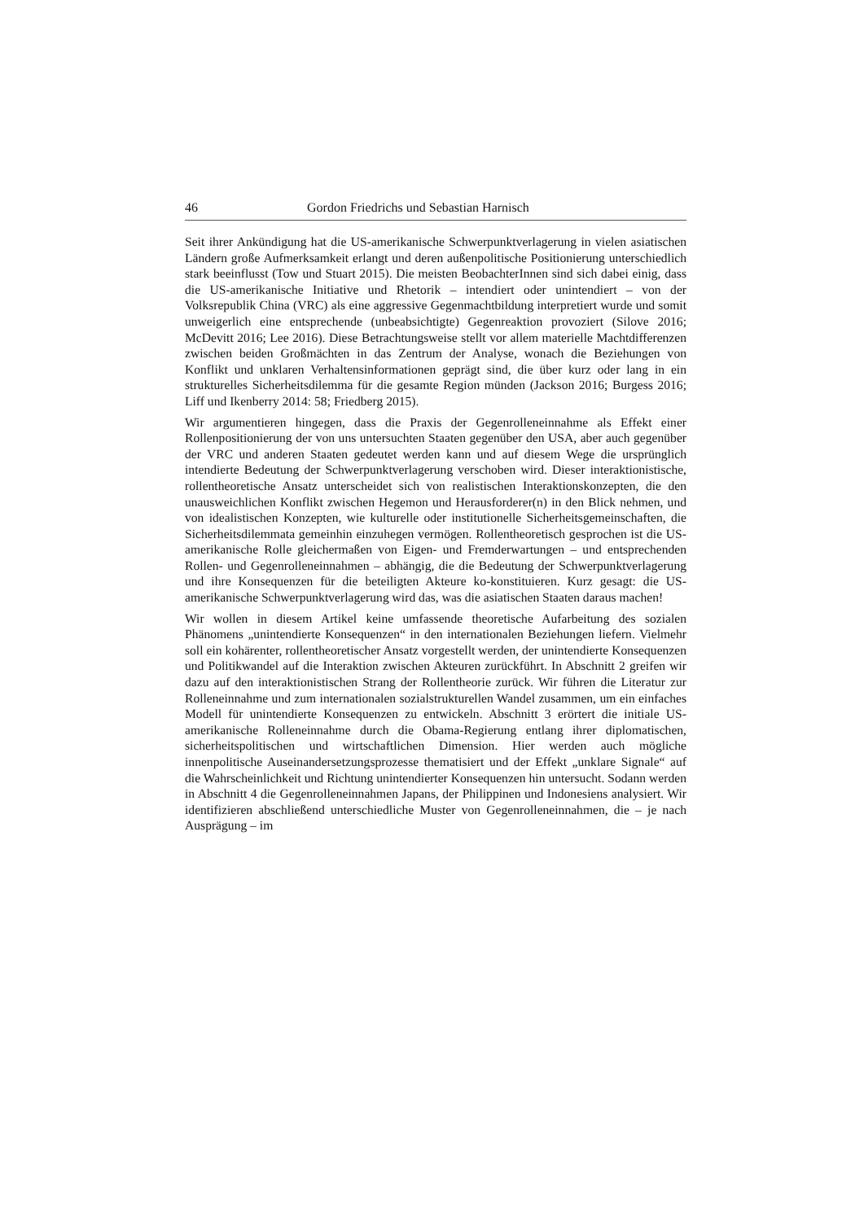46 Gordon Friedrichs und Sebastian Harnisch
Seit ihrer Ankündigung hat die US-amerikanische Schwerpunktverlagerung in vielen asiatischen Ländern große Aufmerksamkeit erlangt und deren außenpolitische Positionierung unterschiedlich stark beeinflusst (Tow und Stuart 2015). Die meisten BeobachterInnen sind sich dabei einig, dass die US-amerikanische Initiative und Rhetorik – intendiert oder unintendiert – von der Volksrepublik China (VRC) als eine aggressive Gegenmachtbildung interpretiert wurde und somit unweigerlich eine entsprechende (unbeabsichtigte) Gegenreaktion provoziert (Silove 2016; McDevitt 2016; Lee 2016). Diese Betrachtungsweise stellt vor allem materielle Machtdifferenzen zwischen beiden Großmächten in das Zentrum der Analyse, wonach die Beziehungen von Konflikt und unklaren Verhaltensinformationen geprägt sind, die über kurz oder lang in ein strukturelles Sicherheitsdilemma für die gesamte Region münden (Jackson 2016; Burgess 2016; Liff und Ikenberry 2014: 58; Friedberg 2015).
Wir argumentieren hingegen, dass die Praxis der Gegenrolleneinnahme als Effekt einer Rollenpositionierung der von uns untersuchten Staaten gegenüber den USA, aber auch gegenüber der VRC und anderen Staaten gedeutet werden kann und auf diesem Wege die ursprünglich intendierte Bedeutung der Schwerpunktverlagerung verschoben wird. Dieser interaktionistische, rollentheoretische Ansatz unterscheidet sich von realistischen Interaktionskonzepten, die den unausweichlichen Konflikt zwischen Hegemon und Herausforderer(n) in den Blick nehmen, und von idealistischen Konzepten, wie kulturelle oder institutionelle Sicherheitsgemeinschaften, die Sicherheitsdilemmata gemeinhin einzuhegen vermögen. Rollentheoretisch gesprochen ist die US-amerikanische Rolle gleichermaßen von Eigen- und Fremderwartungen – und entsprechenden Rollen- und Gegenrolleneinnahmen – abhängig, die die Bedeutung der Schwerpunktverlagerung und ihre Konsequenzen für die beteiligten Akteure ko-konstituieren. Kurz gesagt: die US-amerikanische Schwerpunktverlagerung wird das, was die asiatischen Staaten daraus machen!
Wir wollen in diesem Artikel keine umfassende theoretische Aufarbeitung des sozialen Phänomens „unintendierte Konsequenzen“ in den internationalen Beziehungen liefern. Vielmehr soll ein kohärenter, rollentheoretischer Ansatz vorgestellt werden, der unintendierte Konsequenzen und Politikwandel auf die Interaktion zwischen Akteuren zurückführt. In Abschnitt 2 greifen wir dazu auf den interaktionistischen Strang der Rollentheorie zurück. Wir führen die Literatur zur Rolleneinnahme und zum internationalen sozialstrukturellen Wandel zusammen, um ein einfaches Modell für unintendierte Konsequenzen zu entwickeln. Abschnitt 3 erörtert die initiale US-amerikanische Rolleneinnahme durch die Obama-Regierung entlang ihrer diplomatischen, sicherheitspolitischen und wirtschaftlichen Dimension. Hier werden auch mögliche innenpolitische Auseinandersetzungsprozesse thematisiert und der Effekt „unklare Signale“ auf die Wahrscheinlichkeit und Richtung unintendierter Konsequenzen hin untersucht. Sodann werden in Abschnitt 4 die Gegenrolleneinnahmen Japans, der Philippinen und Indonesiens analysiert. Wir identifizieren abschließend unterschiedliche Muster von Gegenrolleneinnahmen, die – je nach Ausprägung – im